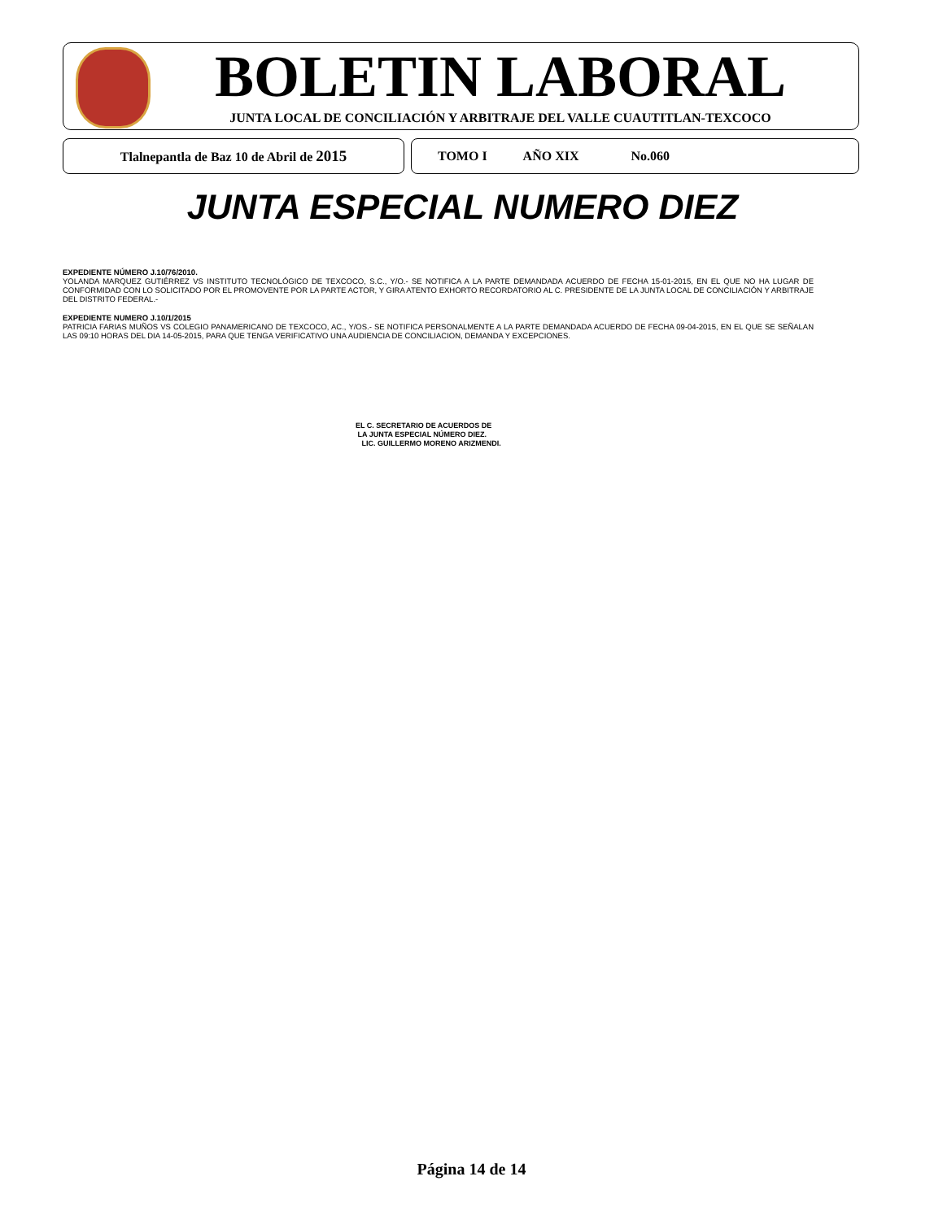BOLETIN LABORAL
JUNTA LOCAL DE CONCILIACIÓN Y ARBITRAJE DEL VALLE CUAUTITLAN-TEXCOCO
Tlalnepantla de Baz 10 de Abril de 2015 TOMO I AÑO XIX No.060
JUNTA ESPECIAL NUMERO DIEZ
EXPEDIENTE NÚMERO J.10/76/2010.
YOLANDA MARQUEZ GUTIÉRREZ VS INSTITUTO TECNOLÓGICO DE TEXCOCO, S.C., Y/O.- SE NOTIFICA A LA PARTE DEMANDADA ACUERDO DE FECHA 15-01-2015, EN EL QUE NO HA LUGAR DE CONFORMIDAD CON LO SOLICITADO POR EL PROMOVENTE POR LA PARTE ACTOR, Y GIRA ATENTO EXHORTO RECORDATORIO AL C. PRESIDENTE DE LA JUNTA LOCAL DE CONCILIACIÓN Y ARBITRAJE DEL DISTRITO FEDERAL.-
EXPEDIENTE NUMERO J.10/1/2015
PATRICIA FARIAS MUÑOS VS COLEGIO PANAMERICANO DE TEXCOCO, AC., Y/OS.- SE NOTIFICA PERSONALMENTE A LA PARTE DEMANDADA ACUERDO DE FECHA 09-04-2015, EN EL QUE SE SEÑALAN LAS 09:10 HORAS DEL DIA 14-05-2015, PARA QUE TENGA VERIFICATIVO UNA AUDIENCIA DE CONCILIACION, DEMANDA Y EXCEPCIONES.
EL C. SECRETARIO DE ACUERDOS DE
LA JUNTA ESPECIAL NÚMERO DIEZ.
LIC. GUILLERMO MORENO ARIZMENDI.
Página 14 de 14